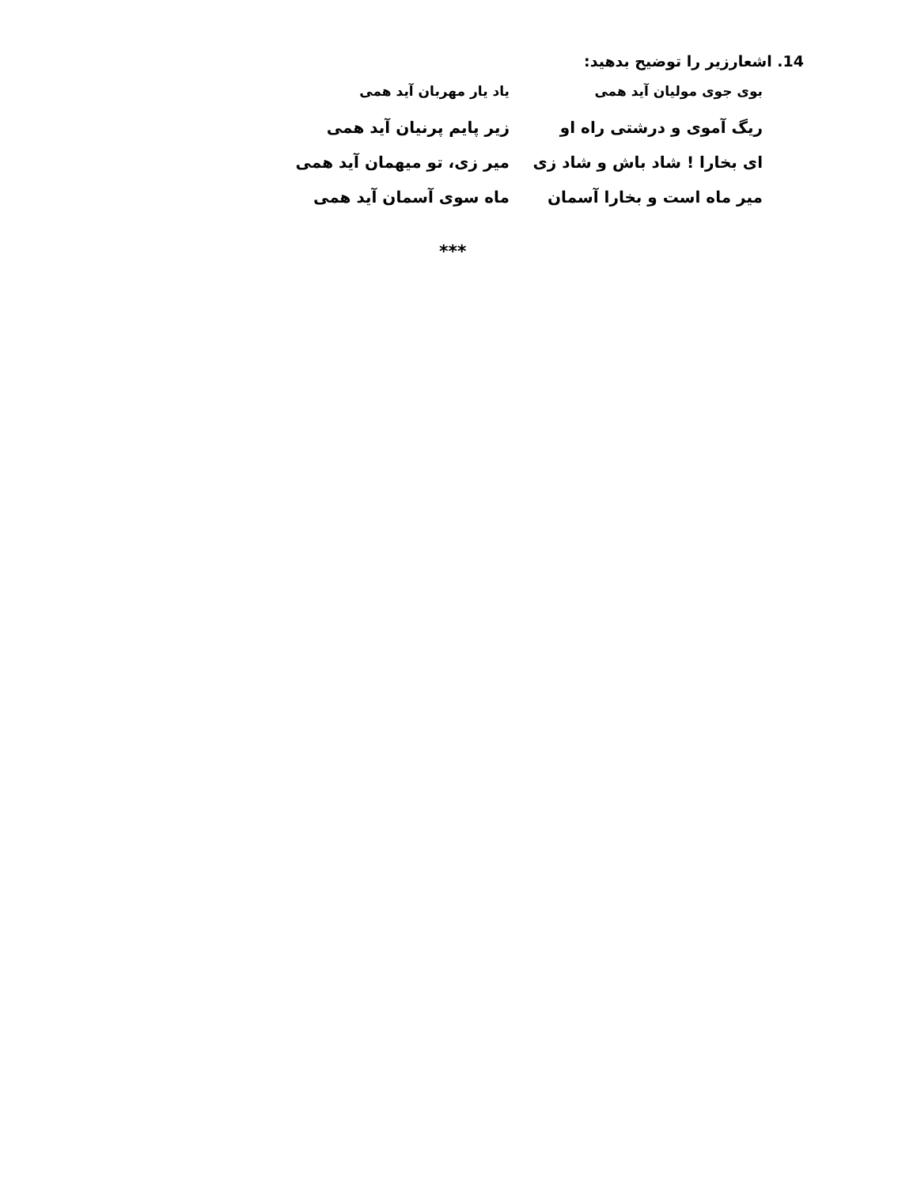14. اشعارزیر را توضیح بدهید:
بوی جوی مولیان آید همی یاد یار مهربان آید همی
ریگ آموی و درشتی راه او زیر پایم پرنیان آید همی
ای بخارا ! شاد باش و شاد زی میر زی، تو میهمان آید همی
میر ماه است و بخارا آسمان ماه سوی آسمان آید همی
***